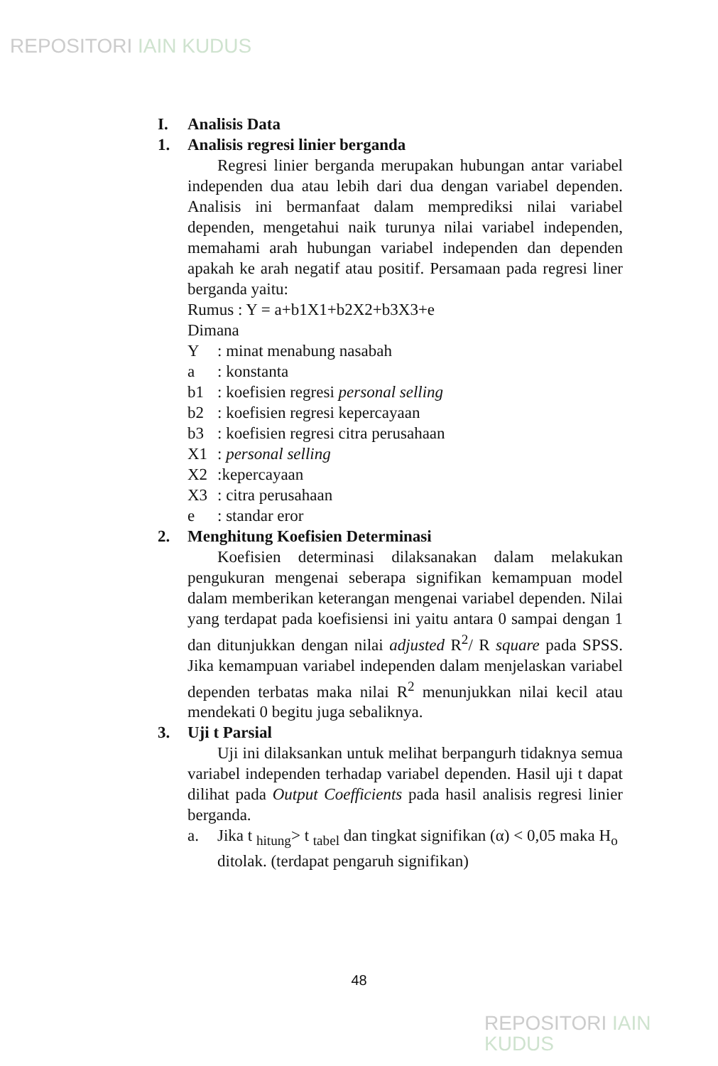REPOSITORI IAIN KUDUS
I. Analisis Data
1. Analisis regresi linier berganda
Regresi linier berganda merupakan hubungan antar variabel independen dua atau lebih dari dua dengan variabel dependen. Analisis ini bermanfaat dalam memprediksi nilai variabel dependen, mengetahui naik turunya nilai variabel independen, memahami arah hubungan variabel independen dan dependen apakah ke arah negatif atau positif. Persamaan pada regresi liner berganda yaitu:
Rumus : Y = a+b1X1+b2X2+b3X3+e
Dimana
Y: minat menabung nasabah
a: konstanta
b1: koefisien regresi personal selling
b2: koefisien regresi kepercayaan
b3: koefisien regresi citra perusahaan
X1: personal selling
X2:kepercayaan
X3: citra perusahaan
e: standar eror
2. Menghitung Koefisien Determinasi
Koefisien determinasi dilaksanakan dalam melakukan pengukuran mengenai seberapa signifikan kemampuan model dalam memberikan keterangan mengenai variabel dependen. Nilai yang terdapat pada koefisiensi ini yaitu antara 0 sampai dengan 1 dan ditunjukkan dengan nilai adjusted R<sup>2</sup>/ R square pada SPSS. Jika kemampuan variabel independen dalam menjelaskan variabel dependen terbatas maka nilai R<sup>2</sup> menunjukkan nilai kecil atau mendekati 0 begitu juga sebaliknya.
3. Uji t Parsial
Uji ini dilaksankan untuk melihat berpangurh tidaknya semua variabel independen terhadap variabel dependen. Hasil uji t dapat dilihat pada Output Coefficients pada hasil analisis regresi linier berganda.
a. Jika t <sub>hitung</sub>> t <sub>tabel</sub> dan tingkat signifikan (α) < 0,05 maka H<sub>o</sub> ditolak. (terdapat pengaruh signifikan)
48
REPOSITORI IAIN KUDUS